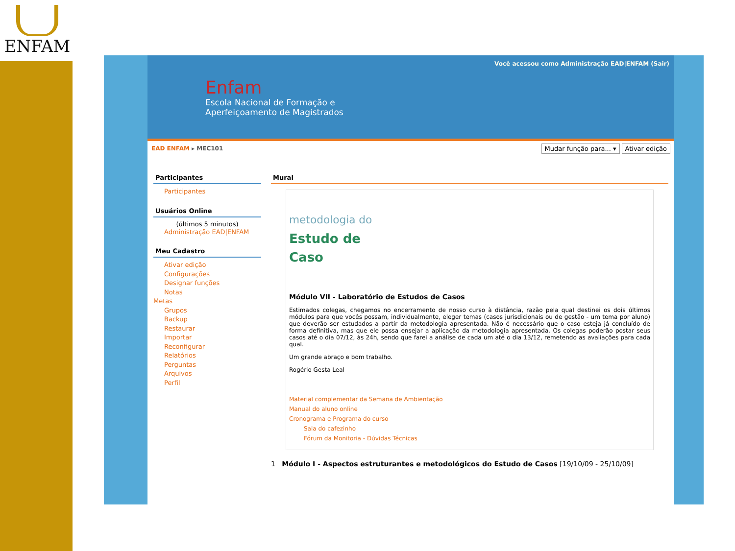ENFAM
Você acessou como Administração EAD|ENFAM (Sair)
Enfam
Escola Nacional de Formação e
Aperfeiçoamento de Magistrados
EAD ENFAM ▸ MEC101 Mudar função para... ▾ Ativar edição
Participantes
Participantes
Usuários Online
(últimos 5 minutos)
Administração EAD|ENFAM
Meu Cadastro
Ativar edição
Configurações
Designar funções
Notas
Metas
Grupos
Backup
Restaurar
Importar
Reconfigurar
Relatórios
Perguntas
Arquivos
Perfil
Mural
metodologia do
Estudo de
Caso
Módulo VII - Laboratório de Estudos de Casos
Estimados colegas, chegamos no encerramento de nosso curso à distância, razão pela qual destinei os dois últimos módulos para que vocês possam, individualmente, eleger temas (casos jurisdicionais ou de gestão - um tema por aluno) que deverão ser estudados a partir da metodologia apresentada. Não é necessário que o caso esteja já concluído de forma definitiva, mas que ele possa ensejar a aplicação da metodologia apresentada. Os colegas poderão postar seus casos até o dia 07/12, às 24h, sendo que farei a análise de cada um até o dia 13/12, remetendo as avaliações para cada qual.
Um grande abraço e bom trabalho.
Rogério Gesta Leal
Material complementar da Semana de Ambientação
Manual do aluno online
Cronograma e Programa do curso
Sala do cafezinho
Fórum da Monitoria - Dúvidas Técnicas
1 Módulo I - Aspectos estruturantes e metodológicos do Estudo de Casos [19/10/09 - 25/10/09]